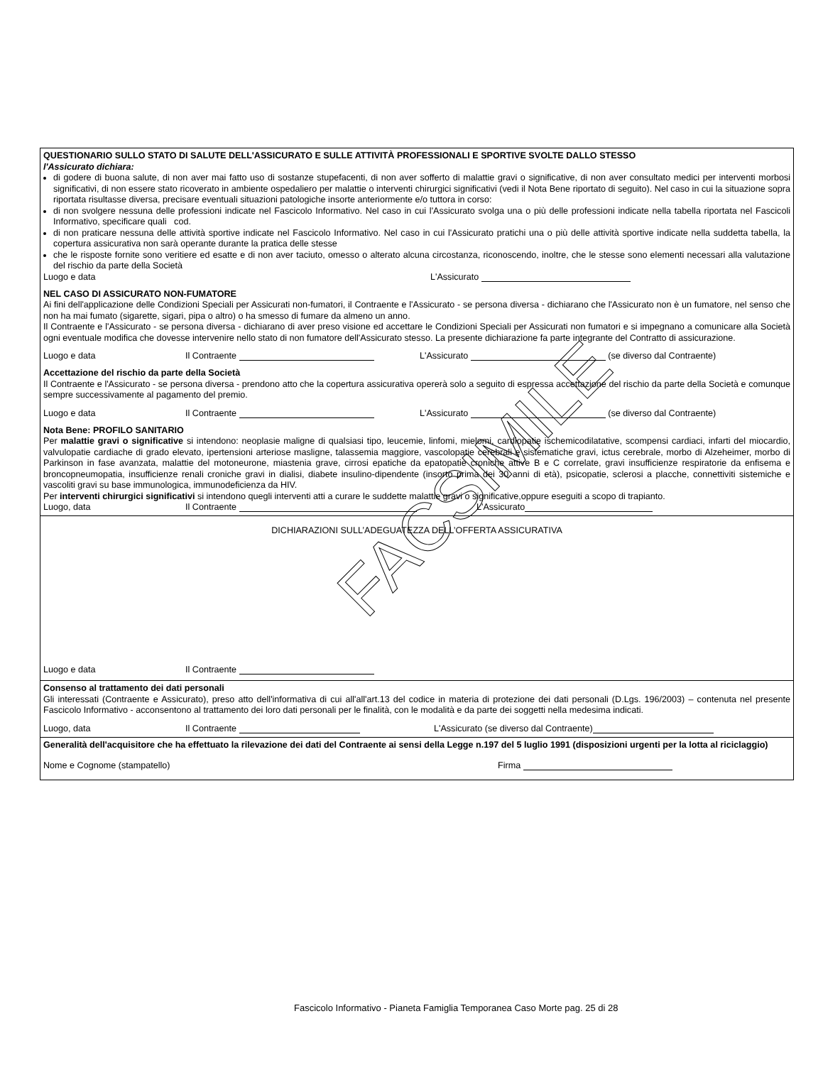QUESTIONARIO SULLO STATO DI SALUTE DELL'ASSICURATO E SULLE ATTIVITÀ PROFESSIONALI E SPORTIVE SVOLTE DALLO STESSO
l'Assicurato dichiara:
di godere di buona salute, di non aver mai fatto uso di sostanze stupefacenti, di non aver sofferto di malattie gravi o significative, di non aver consultato medici per interventi morbosi significativi, di non essere stato ricoverato in ambiente ospedaliero per malattie o interventi chirurgici significativi (vedi il Nota Bene riportato di seguito). Nel caso in cui la situazione sopra riportata risultasse diversa, precisare eventuali situazioni patologiche insorte anteriormente e/o tuttora in corso:
di non svolgere nessuna delle professioni indicate nel Fascicolo Informativo. Nel caso in cui l'Assicurato svolga una o più delle professioni indicate nella tabella riportata nel Fascicoli Informativo, specificare quali cod.
di non praticare nessuna delle attività sportive indicate nel Fascicolo Informativo. Nel caso in cui l'Assicurato pratichi una o più delle attività sportive indicate nella suddetta tabella, la copertura assicurativa non sarà operante durante la pratica delle stesse
che le risposte fornite sono veritiere ed esatte e di non aver taciuto, omesso o alterato alcuna circostanza, riconoscendo, inoltre, che le stesse sono elementi necessari alla valutazione del rischio da parte della Società
Luogo e data L'Assicurato
NEL CASO DI ASSICURATO NON-FUMATORE
Ai fini dell'applicazione delle Condizioni Speciali per Assicurati non-fumatori, il Contraente e l'Assicurato - se persona diversa - dichiarano che l'Assicurato non è un fumatore, nel senso che non ha mai fumato (sigarette, sigari, pipa o altro) o ha smesso di fumare da almeno un anno.
Il Contraente e l'Assicurato - se persona diversa - dichiarano di aver preso visione ed accettare le Condizioni Speciali per Assicurati non fumatori e si impegnano a comunicare alla Società ogni eventuale modifica che dovesse intervenire nello stato di non fumatore dell'Assicurato stesso. La presente dichiarazione fa parte integrante del Contratto di assicurazione.
Luogo e data Il Contraente L'Assicurato (se diverso dal Contraente)
Accettazione del rischio da parte della Società
Il Contraente e l'Assicurato - se persona diversa - prendono atto che la copertura assicurativa opererà solo a seguito di espressa accettazione del rischio da parte della Società e comunque sempre successivamente al pagamento del premio.
Luogo e data Il Contraente L'Assicurato (se diverso dal Contraente)
Nota Bene: PROFILO SANITARIO
Per malattie gravi o significative si intendono: neoplasie maligne di qualsiasi tipo, leucemie, linfomi, mielomi, cardiopatie ischemicodilatative, scompensi cardiaci, infarti del miocardio, valvulopatie cardiache di grado elevato, ipertensioni arteriose masligne, talassemia maggiore, vascolopatie cerebrali e sistematiche gravi, ictus cerebrale, morbo di Alzeheimer, morbo di Parkinson in fase avanzata, malattie del motoneurone, miastenia grave, cirrosi epatiche da epatopatie croniche attive B e C correlate, gravi insufficienze respiratorie da enfisema e broncopneumopatia, insufficienze renali croniche gravi in dialisi, diabete insulino-dipendente (insorto prima dei 30 anni di età), psicopatie, sclerosi a placche, connettiviti sistemiche e vascoliti gravi su base immunologica, immunodeficienza da HIV.
Per interventi chirurgici significativi si intendono quegli interventi atti a curare le suddette malattie gravi o significative,oppure eseguiti a scopo di trapianto.
Luogo, data Il Contraente L'Assicurato
DICHIARAZIONI SULL’ADEGUATEZZA DELL’OFFERTA ASSICURATIVA
Luogo e data Il Contraente
Consenso al trattamento dei dati personali
Gli interessati (Contraente e Assicurato), preso atto dell'informativa di cui all'all'art.13 del codice in materia di protezione dei dati personali (D.Lgs. 196/2003) – contenuta nel presente Fascicolo Informativo - acconsentono al trattamento dei loro dati personali per le finalità, con le modalità e da parte dei soggetti nella medesima indicati.
Luogo, data Il Contraente L'Assicurato (se diverso dal Contraente)
Generalità dell'acquisitore che ha effettuato la rilevazione dei dati del Contraente ai sensi della Legge n.197 del 5 luglio 1991 (disposizioni urgenti per la lotta al riciclaggio)
Nome e Cognome (stampatello) Firma
FACSIMILE
Fascicolo Informativo - Pianeta Famiglia Temporanea Caso Morte pag. 25 di 28